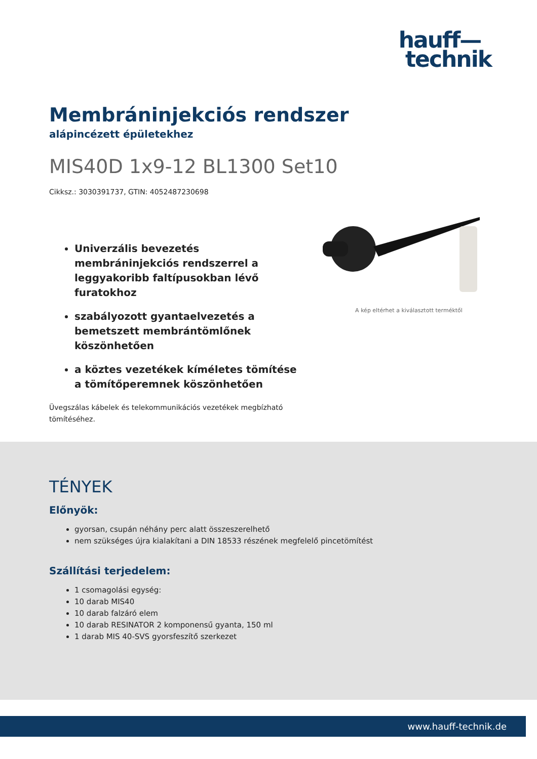hauff—
technik
Membráninjekciós rendszer
alápincézett épületekhez
MIS40D 1x9-12 BL1300 Set10
Cikksz.: 3030391737, GTIN: 4052487230698
Univerzális bevezetés membráninjekciós rendszerrel a leggyakoribb faltípusokban lévő furatokhoz
szabályozott gyantaelvezetés a bemetszett membrántömlőnek köszönhetően
a köztes vezetékek kíméletes tömítése a tömítőperemnek köszönhetően
Üvegszálas kábelek és telekommunikációs vezetékek megbízható tömítéséhez.
A kép eltérhet a kiválasztott terméktől
TÉNYEK
Előnyök:
gyorsan, csupán néhány perc alatt összeszerelhető
nem szükséges újra kialakítani a DIN 18533 részének megfelelő pincetömítést
Szállítási terjedelem:
1 csomagolási egység:
10 darab MIS40
10 darab falzáró elem
10 darab RESINATOR 2 komponensű gyanta, 150 ml
1 darab MIS 40-SVS gyorsfeszítő szerkezet
www.hauff-technik.de